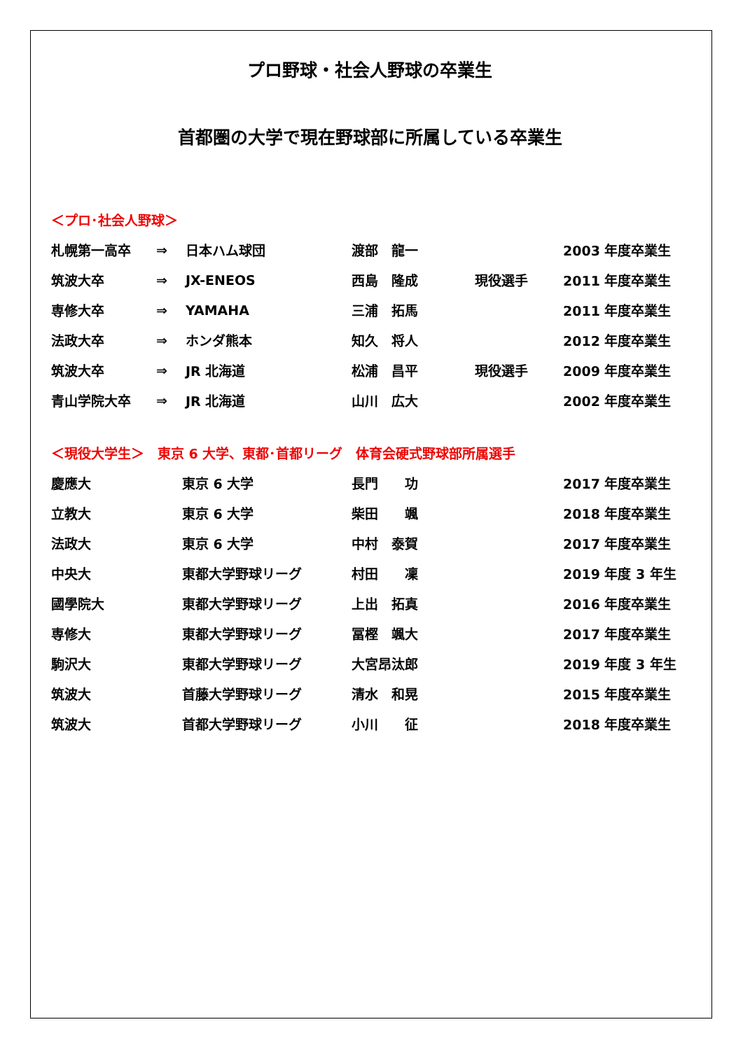プロ野球・社会人野球の卒業生
首都圏の大学で現在野球部に所属している卒業生
＜プロ･社会人野球＞
| 札幌第一高卒 | ⇒ | 日本ハム球団 | 渡部 龍一 | | 2003 年度卒業生 |
| 筑波大卒 | ⇒ | JX-ENEOS | 西島 隆成 | 現役選手 | 2011 年度卒業生 |
| 専修大卒 | ⇒ | YAMAHA | 三浦 拓馬 | | 2011 年度卒業生 |
| 法政大卒 | ⇒ | ホンダ熊本 | 知久 将人 | | 2012 年度卒業生 |
| 筑波大卒 | ⇒ | JR 北海道 | 松浦 昌平 | 現役選手 | 2009 年度卒業生 |
| 青山学院大卒 | ⇒ | JR 北海道 | 山川 広大 | | 2002 年度卒業生 |
＜現役大学生＞　東京 6 大学、東都･首都リーグ　体育会硬式野球部所属選手
| 慶應大 | 東京 6 大学 | 長門 功 | 2017 年度卒業生 |
| 立教大 | 東京 6 大学 | 柴田 颯 | 2018 年度卒業生 |
| 法政大 | 東京 6 大学 | 中村 泰賀 | 2017 年度卒業生 |
| 中央大 | 東都大学野球リーグ | 村田 凜 | 2019 年度 3 年生 |
| 國學院大 | 東都大学野球リーグ | 上出 拓真 | 2016 年度卒業生 |
| 専修大 | 東都大学野球リーグ | 冨樫 颯大 | 2017 年度卒業生 |
| 駒沢大 | 東都大学野球リーグ | 大宮昂汰郎 | 2019 年度 3 年生 |
| 筑波大 | 首藤大学野球リーグ | 清水 和晃 | 2015 年度卒業生 |
| 筑波大 | 首都大学野球リーグ | 小川 征 | 2018 年度卒業生 |